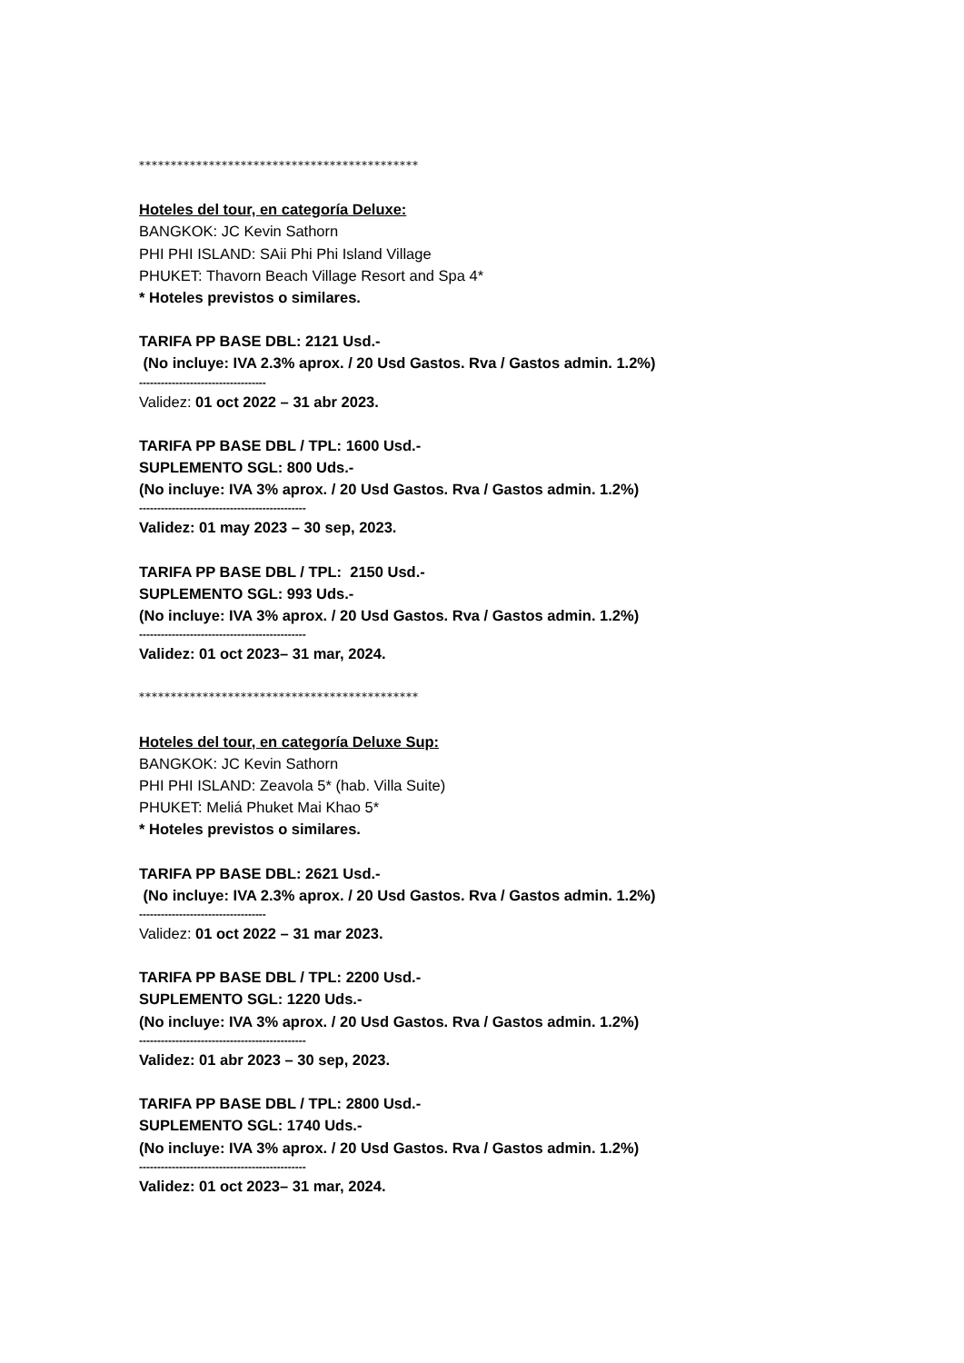********************************************
Hoteles del tour, en categoría Deluxe:
BANGKOK: JC Kevin Sathorn
PHI PHI ISLAND: SAii Phi Phi Island Village
PHUKET: Thavorn Beach Village Resort and Spa 4*
* Hoteles previstos o similares.
TARIFA PP BASE DBL: 2121 Usd.-
(No incluye: IVA 2.3% aprox. / 20 Usd Gastos. Rva / Gastos admin. 1.2%)
-----------------------------------
Validez: 01 oct 2022 – 31 abr 2023.
TARIFA PP BASE DBL / TPL: 1600 Usd.-
SUPLEMENTO SGL: 800 Uds.-
(No incluye: IVA 3% aprox. / 20 Usd Gastos. Rva / Gastos admin. 1.2%)
----------------------------------------------
Validez: 01 may 2023 – 30 sep, 2023.
TARIFA PP BASE DBL / TPL: 2150 Usd.-
SUPLEMENTO SGL: 993 Uds.-
(No incluye: IVA 3% aprox. / 20 Usd Gastos. Rva / Gastos admin. 1.2%)
----------------------------------------------
Validez: 01 oct 2023– 31 mar, 2024.
********************************************
Hoteles del tour, en categoría Deluxe Sup:
BANGKOK: JC Kevin Sathorn
PHI PHI ISLAND: Zeavola 5* (hab. Villa Suite)
PHUKET: Meliá Phuket Mai Khao 5*
* Hoteles previstos o similares.
TARIFA PP BASE DBL: 2621 Usd.-
(No incluye: IVA 2.3% aprox. / 20 Usd Gastos. Rva / Gastos admin. 1.2%)
-----------------------------------
Validez: 01 oct 2022 – 31 mar 2023.
TARIFA PP BASE DBL / TPL: 2200 Usd.-
SUPLEMENTO SGL: 1220 Uds.-
(No incluye: IVA 3% aprox. / 20 Usd Gastos. Rva / Gastos admin. 1.2%)
----------------------------------------------
Validez: 01 abr 2023 – 30 sep, 2023.
TARIFA PP BASE DBL / TPL: 2800 Usd.-
SUPLEMENTO SGL: 1740 Uds.-
(No incluye: IVA 3% aprox. / 20 Usd Gastos. Rva / Gastos admin. 1.2%)
----------------------------------------------
Validez: 01 oct 2023– 31 mar, 2024.